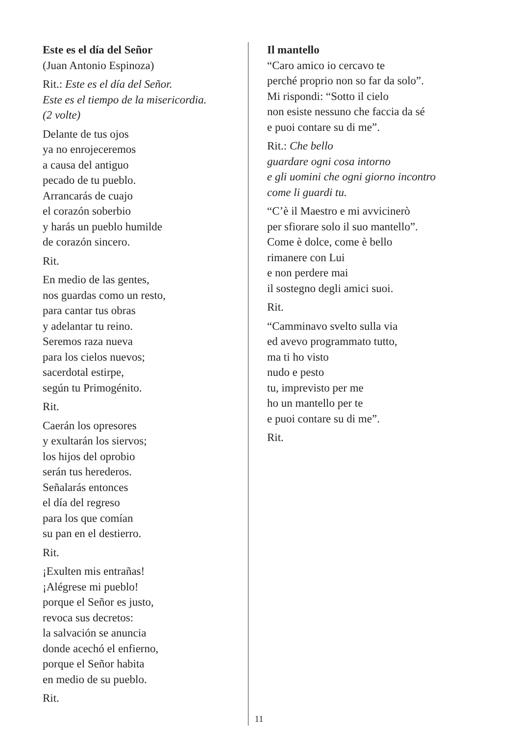Este es el día del Señor
(Juan Antonio Espinoza)
Rit.: Este es el día del Señor.
Este es el tiempo de la misericordia.
(2 volte)
Delante de tus ojos
ya no enrojeceremos
a causa del antiguo
pecado de tu pueblo.
Arrancarás de cuajo
el corazón soberbio
y harás un pueblo humilde
de corazón sincero.
Rit.
En medio de las gentes,
nos guardas como un resto,
para cantar tus obras
y adelantar tu reino.
Seremos raza nueva
para los cielos nuevos;
sacerdotal estirpe,
según tu Primogénito.
Rit.
Caerán los opresores
y exultarán los siervos;
los hijos del oprobio
serán tus herederos.
Señalarás entonces
el día del regreso
para los que comían
su pan en el destierro.
Rit.
¡Exulten mis entrañas!
¡Alégrese mi pueblo!
porque el Señor es justo,
revoca sus decretos:
la salvación se anuncia
donde acechó el enfierno,
porque el Señor habita
en medio de su pueblo.
Rit.
Il mantello
“Caro amico io cercavo te
perché proprio non so far da solo”.
Mi rispondi: “Sotto il cielo
non esiste nessuno che faccia da sé
e puoi contare su di me”.
Rit.: Che bello
guardare ogni cosa intorno
e gli uomini che ogni giorno incontro
come li guardi tu.
“C’è il Maestro e mi avvicinerò
per sfiorare solo il suo mantello”.
Come è dolce, come è bello
rimanere con Lui
e non perdere mai
il sostegno degli amici suoi.
Rit.
“Camminavo svelto sulla via
ed avevo programmato tutto,
ma ti ho visto
nudo e pesto
tu, imprevisto per me
ho un mantello per te
e puoi contare su di me”.
Rit.
11